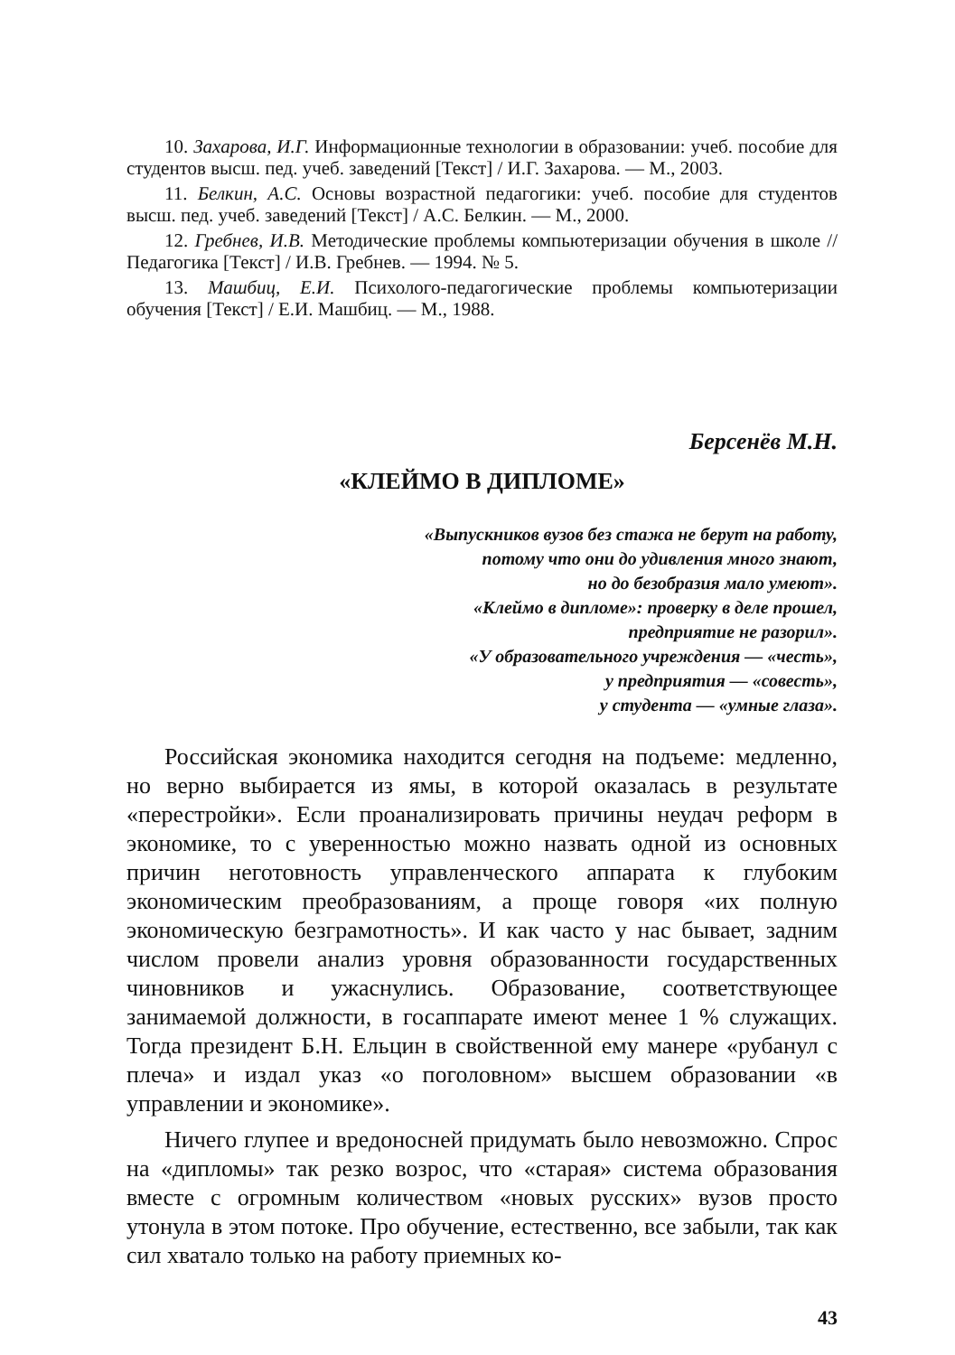10. Захарова, И.Г. Информационные технологии в образовании: учеб. пособие для студентов высш. пед. учеб. заведений [Текст] / И.Г. Захарова. — М., 2003.
11. Белкин, А.С. Основы возрастной педагогики: учеб. пособие для студентов высш. пед. учеб. заведений [Текст] / А.С. Белкин. — М., 2000.
12. Гребнев, И.В. Методические проблемы компьютеризации обучения в школе // Педагогика [Текст] / И.В. Гребнев. — 1994. № 5.
13. Машбиц, Е.И. Психолого-педагогические проблемы компьютеризации обучения [Текст] / Е.И. Машбиц. — М., 1988.
Берсенёв М.Н.
«КЛЕЙМО В ДИПЛОМЕ»
«Выпускников вузов без стажа не берут на работу,
потому что они до удивления много знают,
но до безобразия мало умеют».
«Клеймо в дипломе»: проверку в деле прошел,
предприятие не разорил».
«У образовательного учреждения — «честь»,
у предприятия — «совесть»,
у студента — «умные глаза».
Российская экономика находится сегодня на подъеме: медленно, но верно выбирается из ямы, в которой оказалась в результате «перестройки». Если проанализировать причины неудач реформ в экономике, то с уверенностью можно назвать одной из основных причин неготовность управленческого аппарата к глубоким экономическим преобразованиям, а проще говоря «их полную экономическую безграмотность». И как часто у нас бывает, задним числом провели анализ уровня образованности государственных чиновников и ужаснулись. Образование, соответствующее занимаемой должности, в госаппарате имеют менее 1 % служащих. Тогда президент Б.Н. Ельцин в свойственной ему манере «рубанул с плеча» и издал указ «о поголовном» высшем образовании «в управлении и экономике».
Ничего глупее и вредоносней придумать было невозможно. Спрос на «дипломы» так резко возрос, что «старая» система образования вместе с огромным количеством «новых русских» вузов просто утонула в этом потоке. Про обучение, естественно, все забыли, так как сил хватало только на работу приемных ко-
43